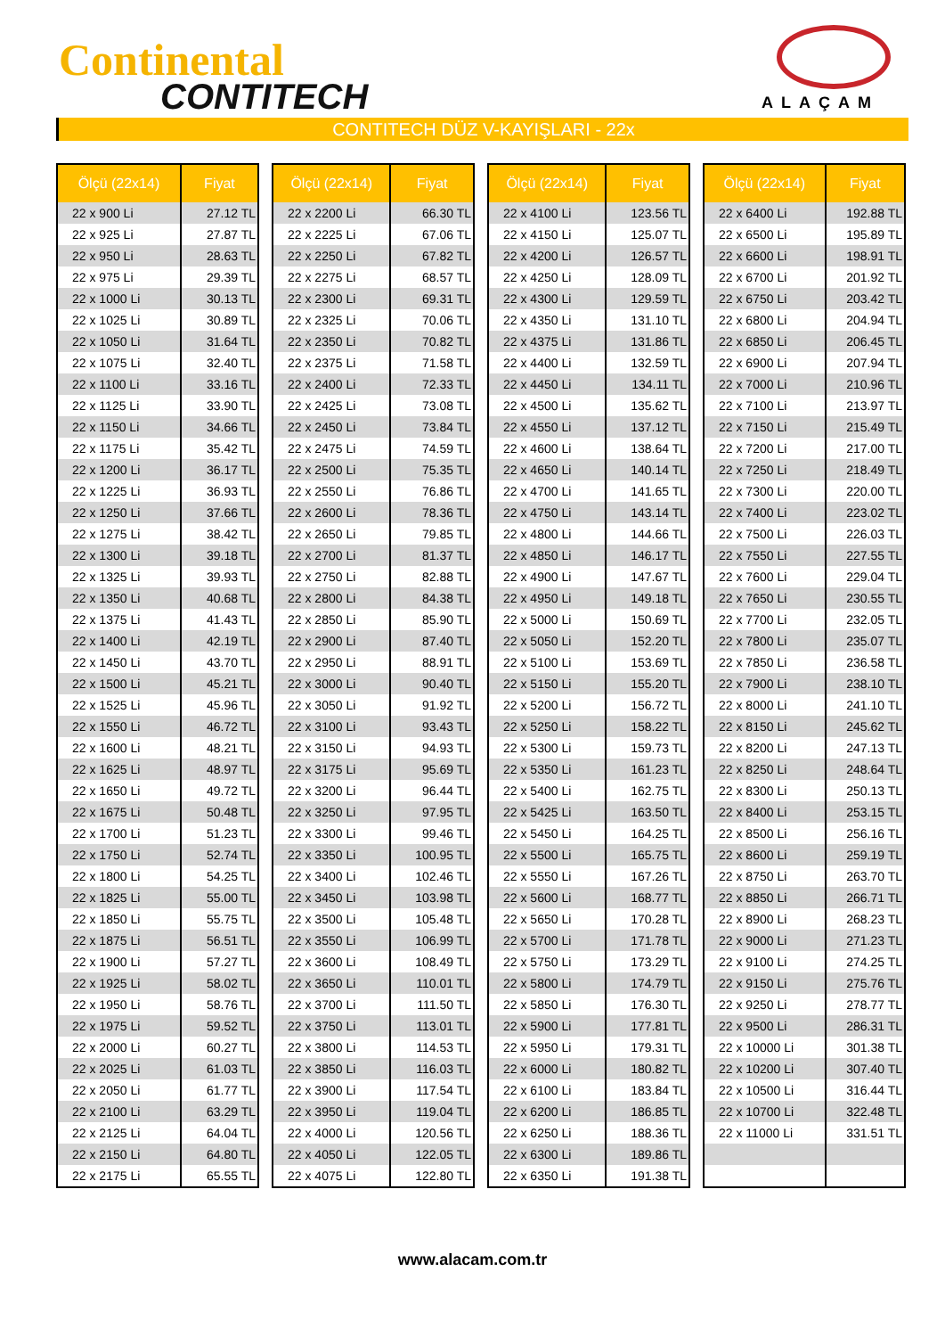Continental
CONTITECH ALAÇAM
CONTITECH DÜZ V-KAYIŞLARI - 22x
| Ölçü (22x14) | Fiyat |
| --- | --- |
| 22 x 900 Li | 27.12 TL |
| 22 x 925 Li | 27.87 TL |
| 22 x 950 Li | 28.63 TL |
| 22 x 975 Li | 29.39 TL |
| 22 x 1000 Li | 30.13 TL |
| 22 x 1025 Li | 30.89 TL |
| 22 x 1050 Li | 31.64 TL |
| 22 x 1075 Li | 32.40 TL |
| 22 x 1100 Li | 33.16 TL |
| 22 x 1125 Li | 33.90 TL |
| 22 x 1150 Li | 34.66 TL |
| 22 x 1175 Li | 35.42 TL |
| 22 x 1200 Li | 36.17 TL |
| 22 x 1225 Li | 36.93 TL |
| 22 x 1250 Li | 37.66 TL |
| 22 x 1275 Li | 38.42 TL |
| 22 x 1300 Li | 39.18 TL |
| 22 x 1325 Li | 39.93 TL |
| 22 x 1350 Li | 40.68 TL |
| 22 x 1375 Li | 41.43 TL |
| 22 x 1400 Li | 42.19 TL |
| 22 x 1450 Li | 43.70 TL |
| 22 x 1500 Li | 45.21 TL |
| 22 x 1525 Li | 45.96 TL |
| 22 x 1550 Li | 46.72 TL |
| 22 x 1600 Li | 48.21 TL |
| 22 x 1625 Li | 48.97 TL |
| 22 x 1650 Li | 49.72 TL |
| 22 x 1675 Li | 50.48 TL |
| 22 x 1700 Li | 51.23 TL |
| 22 x 1750 Li | 52.74 TL |
| 22 x 1800 Li | 54.25 TL |
| 22 x 1825 Li | 55.00 TL |
| 22 x 1850 Li | 55.75 TL |
| 22 x 1875 Li | 56.51 TL |
| 22 x 1900 Li | 57.27 TL |
| 22 x 1925 Li | 58.02 TL |
| 22 x 1950 Li | 58.76 TL |
| 22 x 1975 Li | 59.52 TL |
| 22 x 2000 Li | 60.27 TL |
| 22 x 2025 Li | 61.03 TL |
| 22 x 2050 Li | 61.77 TL |
| 22 x 2100 Li | 63.29 TL |
| 22 x 2125 Li | 64.04 TL |
| 22 x 2150 Li | 64.80 TL |
| 22 x 2175 Li | 65.55 TL |
| Ölçü (22x14) | Fiyat |
| --- | --- |
| 22 x 2200 Li | 66.30 TL |
| 22 x 2225 Li | 67.06 TL |
| 22 x 2250 Li | 67.82 TL |
| 22 x 2275 Li | 68.57 TL |
| 22 x 2300 Li | 69.31 TL |
| 22 x 2325 Li | 70.06 TL |
| 22 x 2350 Li | 70.82 TL |
| 22 x 2375 Li | 71.58 TL |
| 22 x 2400 Li | 72.33 TL |
| 22 x 2425 Li | 73.08 TL |
| 22 x 2450 Li | 73.84 TL |
| 22 x 2475 Li | 74.59 TL |
| 22 x 2500 Li | 75.35 TL |
| 22 x 2550 Li | 76.86 TL |
| 22 x 2600 Li | 78.36 TL |
| 22 x 2650 Li | 79.85 TL |
| 22 x 2700 Li | 81.37 TL |
| 22 x 2750 Li | 82.88 TL |
| 22 x 2800 Li | 84.38 TL |
| 22 x 2850 Li | 85.90 TL |
| 22 x 2900 Li | 87.40 TL |
| 22 x 2950 Li | 88.91 TL |
| 22 x 3000 Li | 90.40 TL |
| 22 x 3050 Li | 91.92 TL |
| 22 x 3100 Li | 93.43 TL |
| 22 x 3150 Li | 94.93 TL |
| 22 x 3175 Li | 95.69 TL |
| 22 x 3200 Li | 96.44 TL |
| 22 x 3250 Li | 97.95 TL |
| 22 x 3300 Li | 99.46 TL |
| 22 x 3350 Li | 100.95 TL |
| 22 x 3400 Li | 102.46 TL |
| 22 x 3450 Li | 103.98 TL |
| 22 x 3500 Li | 105.48 TL |
| 22 x 3550 Li | 106.99 TL |
| 22 x 3600 Li | 108.49 TL |
| 22 x 3650 Li | 110.01 TL |
| 22 x 3700 Li | 111.50 TL |
| 22 x 3750 Li | 113.01 TL |
| 22 x 3800 Li | 114.53 TL |
| 22 x 3850 Li | 116.03 TL |
| 22 x 3900 Li | 117.54 TL |
| 22 x 3950 Li | 119.04 TL |
| 22 x 4000 Li | 120.56 TL |
| 22 x 4050 Li | 122.05 TL |
| 22 x 4075 Li | 122.80 TL |
| Ölçü (22x14) | Fiyat |
| --- | --- |
| 22 x 4100 Li | 123.56 TL |
| 22 x 4150 Li | 125.07 TL |
| 22 x 4200 Li | 126.57 TL |
| 22 x 4250 Li | 128.09 TL |
| 22 x 4300 Li | 129.59 TL |
| 22 x 4350 Li | 131.10 TL |
| 22 x 4375 Li | 131.86 TL |
| 22 x 4400 Li | 132.59 TL |
| 22 x 4450 Li | 134.11 TL |
| 22 x 4500 Li | 135.62 TL |
| 22 x 4550 Li | 137.12 TL |
| 22 x 4600 Li | 138.64 TL |
| 22 x 4650 Li | 140.14 TL |
| 22 x 4700 Li | 141.65 TL |
| 22 x 4750 Li | 143.14 TL |
| 22 x 4800 Li | 144.66 TL |
| 22 x 4850 Li | 146.17 TL |
| 22 x 4900 Li | 147.67 TL |
| 22 x 4950 Li | 149.18 TL |
| 22 x 5000 Li | 150.69 TL |
| 22 x 5050 Li | 152.20 TL |
| 22 x 5100 Li | 153.69 TL |
| 22 x 5150 Li | 155.20 TL |
| 22 x 5200 Li | 156.72 TL |
| 22 x 5250 Li | 158.22 TL |
| 22 x 5300 Li | 159.73 TL |
| 22 x 5350 Li | 161.23 TL |
| 22 x 5400 Li | 162.75 TL |
| 22 x 5425 Li | 163.50 TL |
| 22 x 5450 Li | 164.25 TL |
| 22 x 5500 Li | 165.75 TL |
| 22 x 5550 Li | 167.26 TL |
| 22 x 5600 Li | 168.77 TL |
| 22 x 5650 Li | 170.28 TL |
| 22 x 5700 Li | 171.78 TL |
| 22 x 5750 Li | 173.29 TL |
| 22 x 5800 Li | 174.79 TL |
| 22 x 5850 Li | 176.30 TL |
| 22 x 5900 Li | 177.81 TL |
| 22 x 5950 Li | 179.31 TL |
| 22 x 6000 Li | 180.82 TL |
| 22 x 6100 Li | 183.84 TL |
| 22 x 6200 Li | 186.85 TL |
| 22 x 6250 Li | 188.36 TL |
| 22 x 6300 Li | 189.86 TL |
| 22 x 6350 Li | 191.38 TL |
| Ölçü (22x14) | Fiyat |
| --- | --- |
| 22 x 6400 Li | 192.88 TL |
| 22 x 6500 Li | 195.89 TL |
| 22 x 6600 Li | 198.91 TL |
| 22 x 6700 Li | 201.92 TL |
| 22 x 6750 Li | 203.42 TL |
| 22 x 6800 Li | 204.94 TL |
| 22 x 6850 Li | 206.45 TL |
| 22 x 6900 Li | 207.94 TL |
| 22 x 7000 Li | 210.96 TL |
| 22 x 7100 Li | 213.97 TL |
| 22 x 7150 Li | 215.49 TL |
| 22 x 7200 Li | 217.00 TL |
| 22 x 7250 Li | 218.49 TL |
| 22 x 7300 Li | 220.00 TL |
| 22 x 7400 Li | 223.02 TL |
| 22 x 7500 Li | 226.03 TL |
| 22 x 7550 Li | 227.55 TL |
| 22 x 7600 Li | 229.04 TL |
| 22 x 7650 Li | 230.55 TL |
| 22 x 7700 Li | 232.05 TL |
| 22 x 7800 Li | 235.07 TL |
| 22 x 7850 Li | 236.58 TL |
| 22 x 7900 Li | 238.10 TL |
| 22 x 8000 Li | 241.10 TL |
| 22 x 8150 Li | 245.62 TL |
| 22 x 8200 Li | 247.13 TL |
| 22 x 8250 Li | 248.64 TL |
| 22 x 8300 Li | 250.13 TL |
| 22 x 8400 Li | 253.15 TL |
| 22 x 8500 Li | 256.16 TL |
| 22 x 8600 Li | 259.19 TL |
| 22 x 8750 Li | 263.70 TL |
| 22 x 8850 Li | 266.71 TL |
| 22 x 8900 Li | 268.23 TL |
| 22 x 9000 Li | 271.23 TL |
| 22 x 9100 Li | 274.25 TL |
| 22 x 9150 Li | 275.76 TL |
| 22 x 9250 Li | 278.77 TL |
| 22 x 9500 Li | 286.31 TL |
| 22 x 10000 Li | 301.38 TL |
| 22 x 10200 Li | 307.40 TL |
| 22 x 10500 Li | 316.44 TL |
| 22 x 10700 Li | 322.48 TL |
| 22 x 11000 Li | 331.51 TL |
www.alacam.com.tr